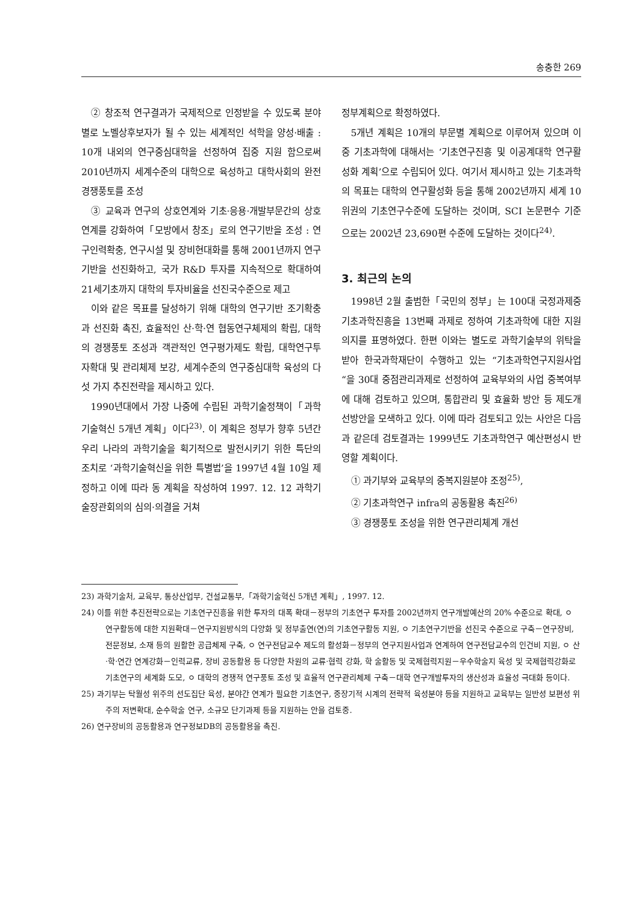송충한 269
② 창조적 연구결과가 국제적으로 인정받을 수 있도록 분야별로 노벨상후보자가 될 수 있는 세계적인 석학을 양성·배출 : 10개 내외의 연구중심대학을 선정하여 집중 지원 함으로써 2010년까지 세계수준의 대학으로 육성하고 대학사회의 완전경쟁풍토를 조성
③ 교육과 연구의 상호연계와 기초·응용·개발부문간의 상호연계를 강화하여「모방에서 창조」로의 연구기반을 조성 : 연구인력확충, 연구시설 및 장비현대화를 통해 2001년까지 연구기반을 선진화하고, 국가 R&D 투자를 지속적으로 확대하여 21세기초까지 대학의 투자비율을 선진국수준으로 제고
이와 같은 목표를 달성하기 위해 대학의 연구기반 조기확충과 선진화 촉진, 효율적인 산·학·연 협동연구체제의 확립, 대학의 경쟁풍토 조성과 객관적인 연구평가제도 확립, 대학연구투자확대 및 관리체제 보강, 세계수준의 연구중심대학 육성의 다섯 가지 추진전략을 제시하고 있다.
1990년대에서 가장 나중에 수립된 과학기술정책이「과학기술혁신 5개년 계획」이다<sup>23)</sup>. 이 계획은 정부가 향후 5년간 우리 나라의 과학기술을 획기적으로 발전시키기 위한 특단의 조치로 ‘과학기술혁신을 위한 특별법’을 1997년 4월 10일 제정하고 이에 따라 동 계획을 작성하여 1997. 12. 12 과학기술장관회의의 심의·의결을 거쳐
정부계획으로 확정하였다.
5개년 계획은 10개의 부문별 계획으로 이루어져 있으며 이중 기초과학에 대해서는 ‘기초연구진흥 및 이공계대학 연구활성화 계획’으로 수립되어 있다. 여기서 제시하고 있는 기초과학의 목표는 대학의 연구활성화 등을 통해 2002년까지 세계 10위권의 기초연구수준에 도달하는 것이며, SCI 논문편수 기준으로는 2002년 23,690편 수준에 도달하는 것이다<sup>24)</sup>.
3. 최근의 논의
1998년 2월 출범한「국민의 정부」는 100대 국정과제중 기초과학진흥을 13번째 과제로 정하여 기초과학에 대한 지원 의지를 표명하였다. 한편 이와는 별도로 과학기술부의 위탁을 받아 한국과학재단이 수행하고 있는 “기초과학연구지원사업“을 30대 중점관리과제로 선정하여 교육부와의 사업 중복여부에 대해 검토하고 있으며, 통합관리 및 효율화 방안 등 제도개선방안을 모색하고 있다. 이에 따라 검토되고 있는 사안은 다음과 같은데 검토결과는 1999년도 기초과학연구 예산편성시 반영할 계획이다.
① 과기부와 교육부의 중복지원분야 조정<sup>25)</sup>,
② 기초과학연구 infra의 공동활용 촉진<sup>26)</sup>
③ 경쟁풍토 조성을 위한 연구관리체계 개선
23) 과학기술처, 교육부, 통상산업부, 건설교통부,「과학기술혁신 5개년 계획」, 1997. 12.
24) 이를 위한 추진전략으로는 기초연구진흥을 위한 투자의 대폭 확대－정부의 기초연구 투자를 2002년까지 연구개발예산의 20% 수준으로 확대, ㅇ 연구활동에 대한 지원확대－연구지원방식의 다양화 및 정부출연(연)의 기초연구활동 지원, ㅇ 기초연구기반을 선진국 수준으로 구축－연구장비, 전문정보, 소재 등의 원활한 공급체제 구축, ㅇ 연구전담교수 제도의 활성화－정부의 연구지원사업과 연계하여 연구전담교수의 인건비 지원, ㅇ 산·학·연간 연계강화－인력교류, 장비 공동활용 등 다양한 차원의 교류·협력 강화, 학 술활동 및 국제협력지원－우수학술지 육성 및 국제협력강화로 기초연구의 세계화 도모, ㅇ 대학의 경쟁적 연구풍토 조성 및 효율적 연구관리체제 구축－대학 연구개발투자의 생산성과 효율성 극대화 등이다.
25) 과기부는 탁월성 위주의 선도집단 육성, 분야간 연계가 필요한 기초연구, 중장기적 시계의 전략적 육성분야 등을 지원하고 교육부는 일반성 보편성 위주의 저변확대, 순수학술 연구, 소규모 단기과제 등을 지원하는 안을 검토중.
26) 연구장비의 공동활용과 연구정보DB의 공동활용을 촉진.